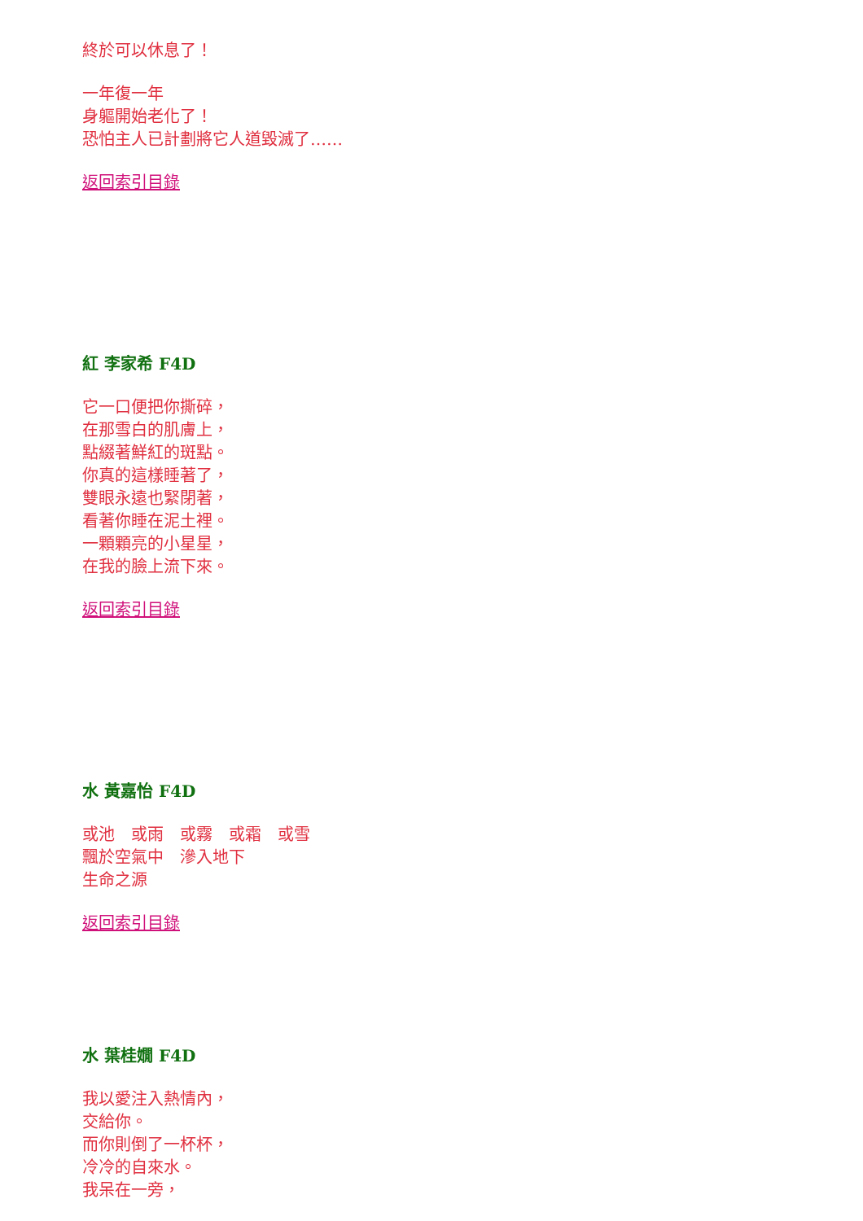終於可以休息了！
一年復一年
身軀開始老化了！
恐怕主人已計劃將它人道毀滅了……
返回索引目錄
紅 李家希 F4D
它一口便把你撕碎，
在那雪白的肌膚上，
點綴著鮮紅的斑點。
你真的這樣睡著了，
雙眼永遠也緊閉著，
看著你睡在泥土裡。
一顆顆亮的小星星，
在我的臉上流下來。
返回索引目錄
水 黃嘉怡 F4D
或池　或雨　或霧　或霜　或雪
飄於空氣中　滲入地下
生命之源
返回索引目錄
水 葉桂嫺 F4D
我以愛注入熱情內，
交給你。
而你則倒了一杯杯，
冷冷的自來水。
我呆在一旁，